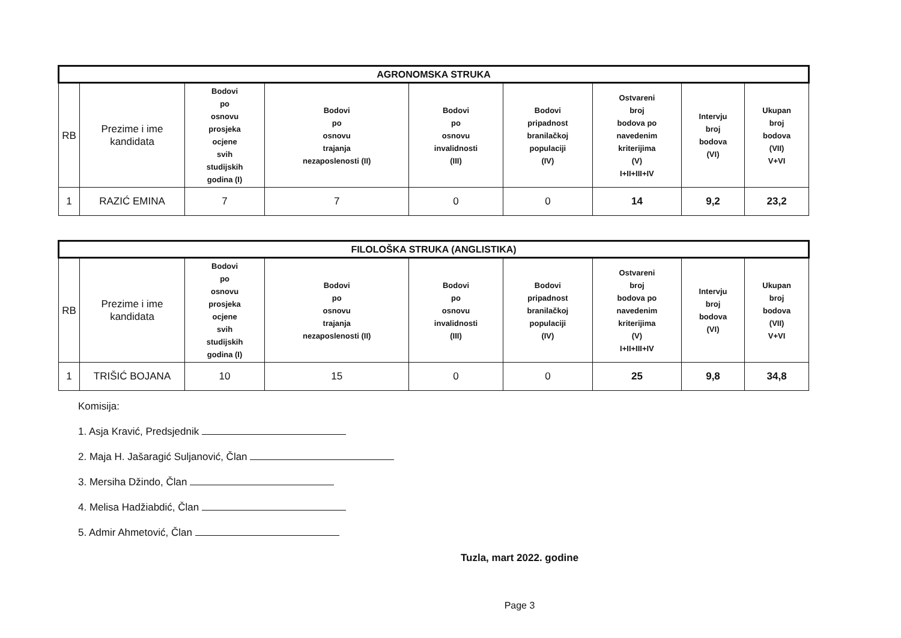| AGRONOMSKA STRUKA | | | | | | | | |
| --- | --- | --- | --- | --- | --- | --- | --- | --- |
| RB | Prezime i ime kandidata | Bodovi po osnovu prosjeka ocjene svih studijskih godina (I) | Bodovi po osnovu trajanja nezaposlenosti (II) | Bodovi po osnovu invalidnosti (III) | Bodovi pripadnost branilačkoj populaciji (IV) | Ostvareni broj bodova po navedenim kriterijima (V) I+II+III+IV | Intervju broj bodova (VI) | Ukupan broj bodova (VII) V+VI |
| 1 | RAZIĆ EMINA | 7 | 7 | 0 | 0 | 14 | 9,2 | 23,2 |
| FILOLOŠKA STRUKA (ANGLISTIKA) | | | | | | | | |
| --- | --- | --- | --- | --- | --- | --- | --- | --- |
| RB | Prezime i ime kandidata | Bodovi po osnovu prosjeka ocjene svih studijskih godina (I) | Bodovi po osnovu trajanja nezaposlenosti (II) | Bodovi po osnovu invalidnosti (III) | Bodovi pripadnost branilačkoj populaciji (IV) | Ostvareni broj bodova po navedenim kriterijima (V) I+II+III+IV | Intervju broj bodova (VI) | Ukupan broj bodova (VII) V+VI |
| 1 | TRIŠIĆ BOJANA | 10 | 15 | 0 | 0 | 25 | 9,8 | 34,8 |
Komisija:
1. Asja Kravić, Predsjednik
2. Maja H. Jašaragić Suljanović, Član
3. Mersiha Džindo, Član
4. Melisa Hadžiabdić, Član
5. Admir Ahmetović, Član
Tuzla, mart 2022. godine
Page 3